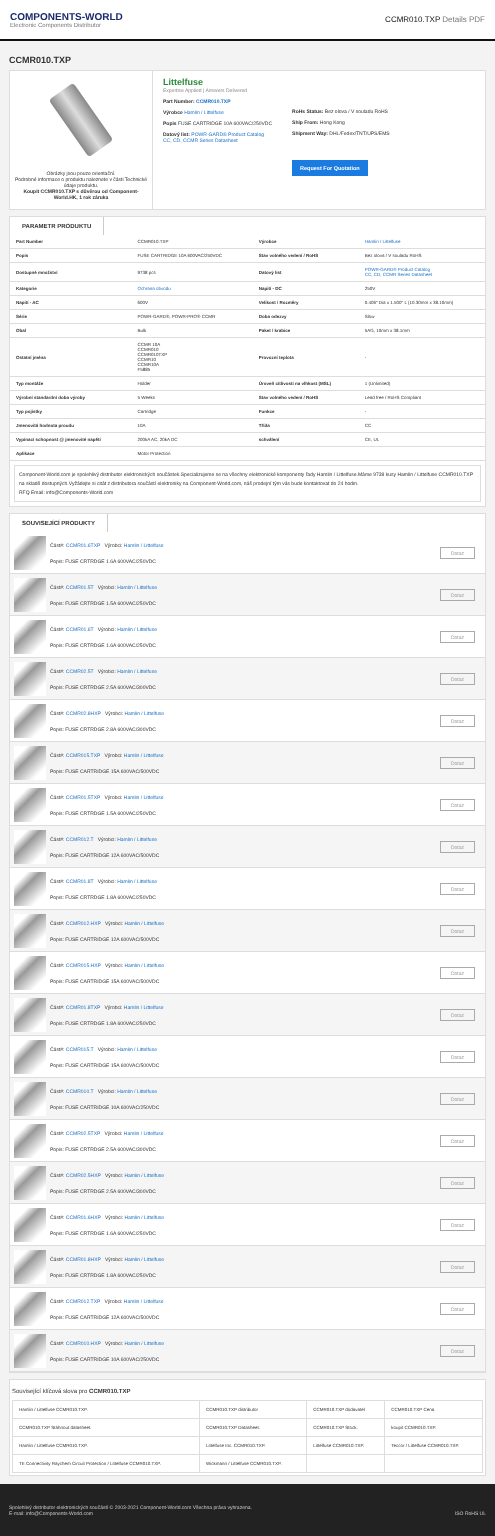COMPONENTS-WORLD
Electronic Components Distributor
CCMR010.TXP Details PDF
CCMR010.TXP
Obrázky jsou pouze orientační.
Podrobné informace o produktu naleznete v části Technické údaje produktu.
Koupit CCMR010.TXP s důvěrou od Component-World.HK, 1 rok záruka
Littelfuse
Expertise Applied | Answers Delivered
Part Number: CCMR010.TXP
Výrobce Hamlin / Littelfuse
Popis FUSE CARTRIDGE 10A 600VAC/250VDC
Datový list: POWR-GARD® Product Catalog
CC, CD, CCMR Series Datasheet
RoHs Status: Bez olova / V souladu RoHS
Ship From: Hong Kong
Shipment Way: DHL/Fedex/TNT/UPS/EMS
Request For Quotation
PARAMETR PRODUKTU
| Part Number | CCMR010.TXP | Výrobce | Hamlin / Littelfuse |
| Popis | FUSE CARTRIDGE 10A 600VAC/250VDC | Stav volného vedení / RoHS | Bez olova / V souladu RoHS |
| Dostupné množství | 9738 pcs | Datový list | POWR-GARD® Product Catalog CC, CD, CCMR Series Datasheet |
| Kategorie | Ochrana obvodu | Napití - DC | 250V |
| Napití - AC | 600V | Velikost / Rozměry | 0.406" Dia x 1.500" L (10.30mm x 38.10mm) |
| Série | POWR-GARD®, POWR-PRO® CCMR | Doba odezvy | Slow |
| Obal | Bulk | Paket / krabice | 5AG, 10mm x 38.1mm |
| Ostatní jména | CCMR 10A CCMR010 CCMR010TXP CCMR10 CCMR10A F5885 | Provozní teplota | - |
| Typ montáže | Holder | Úroveň citlivosti na vlhkost (MSL) | 1 (Unlimited) |
| Výrobní standardní doba výroby | 5 Weeks | Stav volného vedení / RoHS | Lead free / RoHS Compliant |
| Typ pojistky | Cartridge | Funkce | - |
| Jmenovitá hodnota proudu | 10A | Třída | CC |
| Vypínací schopnost @ jmenovité napětí | 200kA AC, 20kA DC | schválení | CE, UL |
| Aplikace | Motor Protection | | |
Component-World.com je spolehlivý distributor elektronických součástek.Specializujeme se na všechny elektronické komponenty řady Hamlin / Littelfuse.Máme 9738 kusy Hamlin / Littelfuse CCMR010.TXP na skladě dostupných.Vyžádejte si citát z distributora součástí elektroniky na Component-World.com, náš prodejní tým vás bude kontaktovat do 24 hodin.
RFQ Email: info@Components-World.com
SOUVISEJÍCÍ PRODUKTY
Část#: CCMR01.6TXP Výrobci: Hamlin / Littelfuse
Popis: FUSE CRTRDGE 1.6A 600VAC/250VDC
Dotaz
Část#: CCMR01.5T Výrobci: Hamlin / Littelfuse
Popis: FUSE CRTRDGE 1.5A 600VAC/250VDC
Dotaz
Část#: CCMR01.6T Výrobci: Hamlin / Littelfuse
Popis: FUSE CRTRDGE 1.6A 600VAC/250VDC
Dotaz
Část#: CCMR02.5T Výrobci: Hamlin / Littelfuse
Popis: FUSE CRTRDGE 2.5A 600VAC/300VDC
Dotaz
Část#: CCMR02.8HXP Výrobci: Hamlin / Littelfuse
Popis: FUSE CRTRDGE 2.8A 600VAC/300VDC
Dotaz
Část#: CCMR015.TXP Výrobci: Hamlin / Littelfuse
Popis: FUSE CARTRIDGE 15A 600VAC/500VDC
Dotaz
Část#: CCMR01.5TXP Výrobci: Hamlin / Littelfuse
Popis: FUSE CRTRDGE 1.5A 600VAC/250VDC
Dotaz
Část#: CCMR012.T Výrobci: Hamlin / Littelfuse
Popis: FUSE CARTRIDGE 12A 600VAC/500VDC
Dotaz
Část#: CCMR01.8T Výrobci: Hamlin / Littelfuse
Popis: FUSE CRTRDGE 1.8A 600VAC/250VDC
Dotaz
Část#: CCMR012.HXP Výrobci: Hamlin / Littelfuse
Popis: FUSE CARTRIDGE 12A 600VAC/500VDC
Dotaz
Část#: CCMR015.HXP Výrobci: Hamlin / Littelfuse
Popis: FUSE CARTRIDGE 15A 600VAC/500VDC
Dotaz
Část#: CCMR01.8TXP Výrobci: Hamlin / Littelfuse
Popis: FUSE CRTRDGE 1.8A 600VAC/250VDC
Dotaz
Část#: CCMR015.T Výrobci: Hamlin / Littelfuse
Popis: FUSE CARTRIDGE 15A 600VAC/500VDC
Dotaz
Část#: CCMR010.T Výrobci: Hamlin / Littelfuse
Popis: FUSE CARTRIDGE 10A 600VAC/250VDC
Dotaz
Část#: CCMR02.5TXP Výrobci: Hamlin / Littelfuse
Popis: FUSE CRTRDGE 2.5A 600VAC/300VDC
Dotaz
Část#: CCMR02.5HXP Výrobci: Hamlin / Littelfuse
Popis: FUSE CRTRDGE 2.5A 600VAC/300VDC
Dotaz
Část#: CCMR01.6HXP Výrobci: Hamlin / Littelfuse
Popis: FUSE CRTRDGE 1.6A 600VAC/250VDC
Dotaz
Část#: CCMR01.8HXP Výrobci: Hamlin / Littelfuse
Popis: FUSE CRTRDGE 1.8A 600VAC/250VDC
Dotaz
Část#: CCMR012.TXP Výrobci: Hamlin / Littelfuse
Popis: FUSE CARTRIDGE 12A 600VAC/500VDC
Dotaz
Část#: CCMR010.HXP Výrobci: Hamlin / Littelfuse
Popis: FUSE CARTRIDGE 10A 600VAC/250VDC
Dotaz
Související klíčová slova pro CCMR010.TXP
| Hamlin / Littelfuse CCMR010.TXP. | CCMR010.TXP distributor | CCMR010.TXP dodavatel | CCMR010.TXP Cena |
| CCMR010.TXP Stáhnout datasheet. | CCMR010.TXP Datasheet. | CCMR010.TXP Stock. | koupit CCMR010.TXP. |
| Hamlin / Littelfuse CCMR010.TXP. | Littelfuse Inc. CCMR010.TXP. | Littelfuse CCMR010.TXP. | Teccor / Littelfuse CCMR010.TXP. |
| TE Connectivity Raychem Circuit Protection / Littelfuse CCMR010.TXP. | Wickmann / Littelfuse CCMR010.TXP. | | |
Spolehlivý distributor elektronických součástí © 2003-2021 Component-World.com Všechna práva vyhrazena.
E-mail: info@Components-World.com ISO RoHS UL